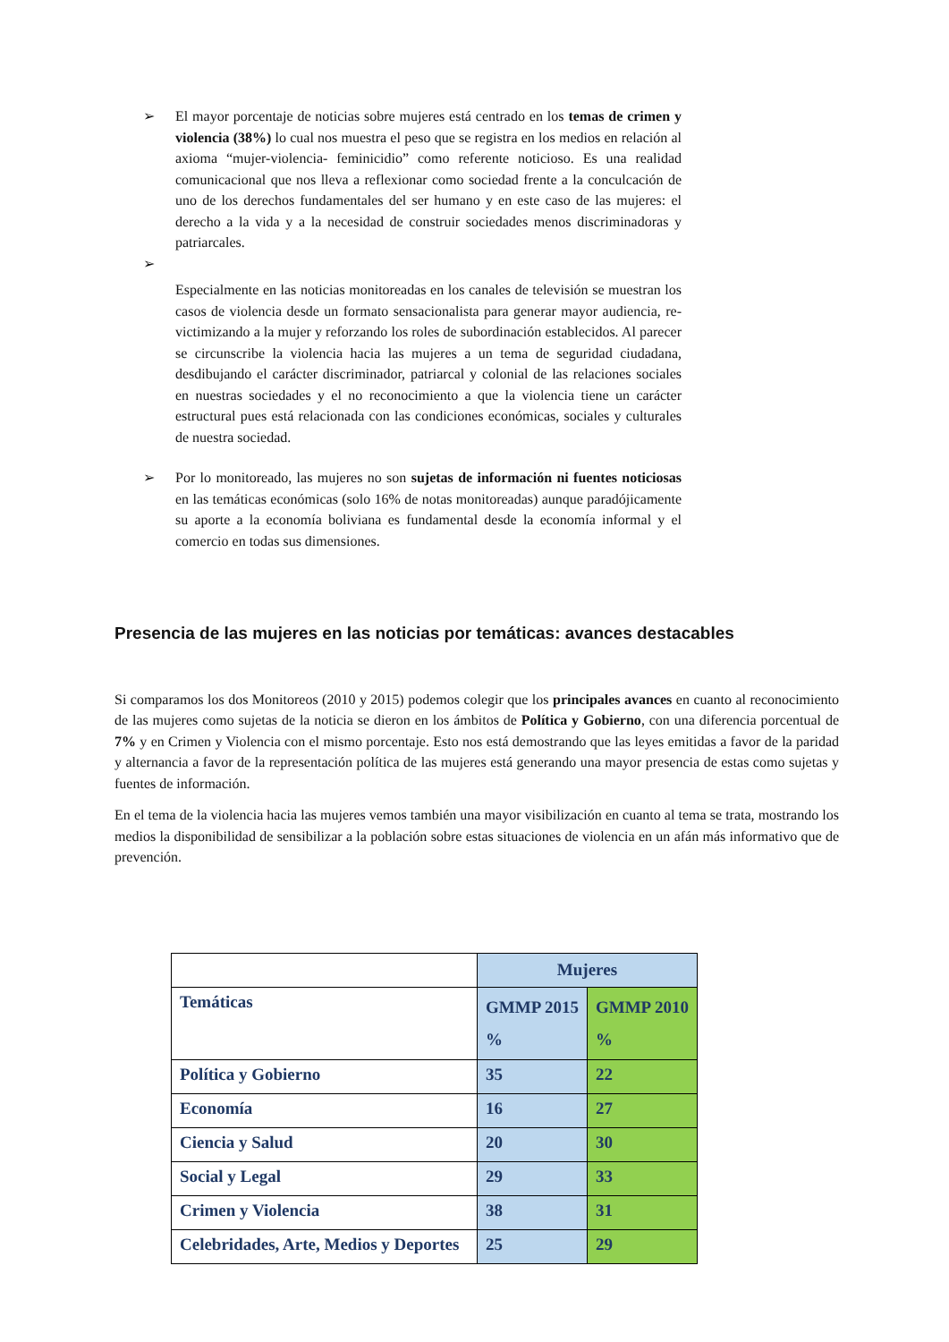➢ El mayor porcentaje de noticias sobre mujeres está centrado en los temas de crimen y violencia (38%) lo cual nos muestra el peso que se registra en los medios en relación al axioma “mujer-violencia- feminicidio” como referente noticioso. Es una realidad comunicacional que nos lleva a reflexionar como sociedad frente a la conculcación de uno de los derechos fundamentales del ser humano y en este caso de las mujeres: el derecho a la vida y a la necesidad de construir sociedades menos discriminadoras y patriarcales.
➢
Especialmente en las noticias monitoreadas en los canales de televisión se muestran los casos de violencia desde un formato sensacionalista para generar mayor audiencia, re-victimizando a la mujer y reforzando los roles de subordinación establecidos. Al parecer se circunscribe la violencia hacia las mujeres a un tema de seguridad ciudadana, desdibujando el carácter discriminador, patriarcal y colonial de las relaciones sociales en nuestras sociedades y el no reconocimiento a que la violencia tiene un carácter estructural pues está relacionada con las condiciones económicas, sociales y culturales de nuestra sociedad.
➢ Por lo monitoreado, las mujeres no son sujetas de información ni fuentes noticiosas en las temáticas económicas (solo 16% de notas monitoreadas) aunque paradójicamente su aporte a la economía boliviana es fundamental desde la economía informal y el comercio en todas sus dimensiones.
Presencia de las mujeres en las noticias por temáticas: avances destacables
Si comparamos los dos Monitoreos (2010 y 2015) podemos colegir que los principales avances en cuanto al reconocimiento de las mujeres como sujetas de la noticia se dieron en los ámbitos de Política y Gobierno, con una diferencia porcentual de 7% y en Crimen y Violencia con el mismo porcentaje. Esto nos está demostrando que las leyes emitidas a favor de la paridad y alternancia a favor de la representación política de las mujeres está generando una mayor presencia de estas como sujetas y fuentes de información.
En el tema de la violencia hacia las mujeres vemos también una mayor visibilización en cuanto al tema se trata, mostrando los medios la disponibilidad de sensibilizar a la población sobre estas situaciones de violencia en un afán más informativo que de prevención.
| | Mujeres | |
| Temáticas | GMMP 2015 % | GMMP 2010 % |
| Política y Gobierno | 35 | 22 |
| Economía | 16 | 27 |
| Ciencia y Salud | 20 | 30 |
| Social y Legal | 29 | 33 |
| Crimen y Violencia | 38 | 31 |
| Celebridades, Arte, Medios y Deportes | 25 | 29 |